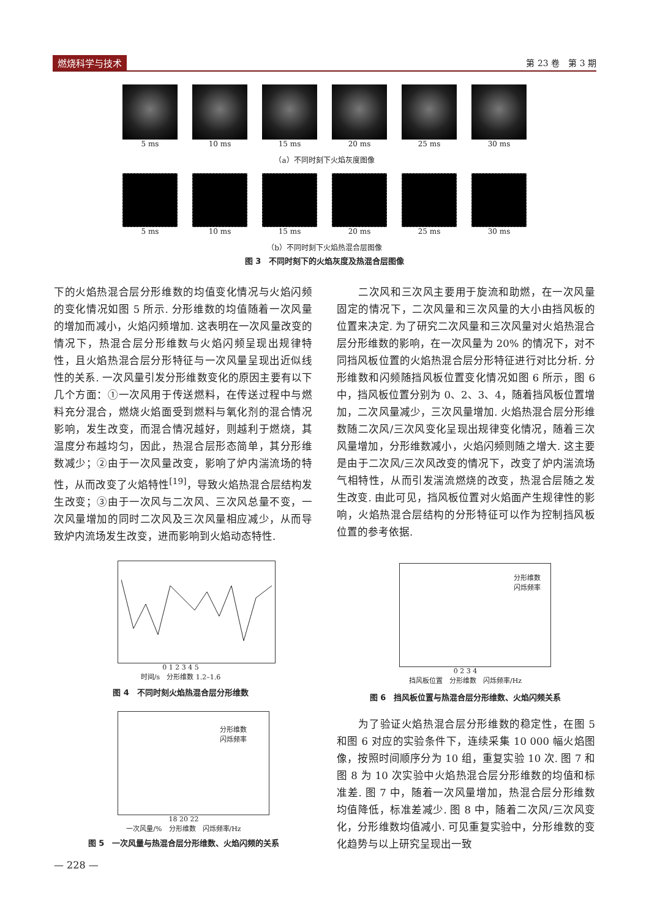燃烧科学与技术 第 23 卷　第 3 期
5 ms 10 ms 15 ms 20 ms 25 ms 30 ms
（a）不同时刻下火焰灰度图像
5 ms 10 ms 15 ms 20 ms 25 ms 30 ms
（b）不同时刻下火焰热混合层图像
图 3　不同时刻下的火焰灰度及热混合层图像
下的火焰热混合层分形维数的均值变化情况与火焰闪频的变化情况如图 5 所示. 分形维数的均值随着一次风量的增加而减小，火焰闪频增加. 这表明在一次风量改变的情况下，热混合层分形维数与火焰闪频呈现出规律特性，且火焰热混合层分形特征与一次风量呈现出近似线性的关系. 一次风量引发分形维数变化的原因主要有以下几个方面：①一次风用于传送燃料，在传送过程中与燃料充分混合，燃烧火焰面受到燃料与氧化剂的混合情况影响，发生改变，而混合情况越好，则越利于燃烧，其温度分布越均匀，因此，热混合层形态简单，其分形维数减少；②由于一次风量改变，影响了炉内湍流场的特性，从而改变了火焰特性<sup>[19]</sup>，导致火焰热混合层结构发生改变；③由于一次风与二次风、三次风总量不变，一次风量增加的同时二次风及三次风量相应减少，从而导致炉内流场发生改变，进而影响到火焰动态特性.
　　二次风和三次风主要用于旋流和助燃，在一次风量固定的情况下，二次风量和三次风量的大小由挡风板的位置来决定. 为了研究二次风量和三次风量对火焰热混合层分形维数的影响，在一次风量为 20% 的情况下，对不同挡风板位置的火焰热混合层分形特征进行对比分析. 分形维数和闪频随挡风板位置变化情况如图 6 所示，图 6 中，挡风板位置分别为 0、2、3、4，随着挡风板位置增加，二次风量减少，三次风量增加. 火焰热混合层分形维数随二次风/三次风变化呈现出规律变化情况，随着三次风量增加，分形维数减小，火焰闪频则随之增大. 这主要是由于二次风/三次风改变的情况下，改变了炉内湍流场气相特性，从而引发湍流燃烧的改变，热混合层随之发生改变. 由此可见，挡风板位置对火焰面产生规律性的影响，火焰热混合层结构的分形特征可以作为控制挡风板位置的参考依据.
0 1 2 3 4 5
时间/s　分形维数 1.2–1.6
图 4　不同时刻火焰热混合层分形维数
分形维数
闪烁频率
18 20 22
一次风量/%　分形维数　闪烁频率/Hz
图 5　一次风量与热混合层分形维数、火焰闪频的关系
分形维数
闪烁频率
0 2 3 4
挡风板位置　分形维数　闪烁频率/Hz
图 6　挡风板位置与热混合层分形维数、火焰闪频关系
　　为了验证火焰热混合层分形维数的稳定性，在图 5 和图 6 对应的实验条件下，连续采集 10 000 幅火焰图像，按照时间顺序分为 10 组，重复实验 10 次. 图 7 和图 8 为 10 次实验中火焰热混合层分形维数的均值和标准差. 图 7 中，随着一次风量增加，热混合层分形维数均值降低，标准差减少. 图 8 中，随着二次风/三次风变化，分形维数均值减小. 可见重复实验中，分形维数的变化趋势与以上研究呈现出一致
— 228 —